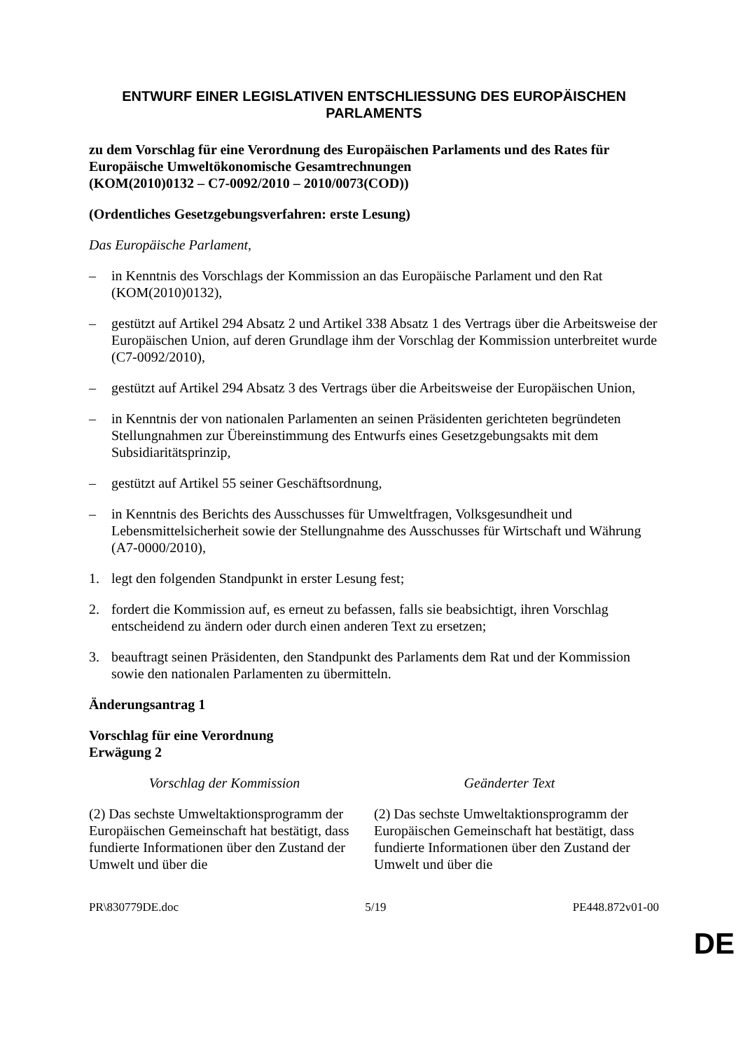ENTWURF EINER LEGISLATIVEN ENTSCHLIESSUNG DES EUROPÄISCHEN PARLAMENTS
zu dem Vorschlag für eine Verordnung des Europäischen Parlaments und des Rates für Europäische Umweltökonomische Gesamtrechnungen
(KOM(2010)0132 – C7-0092/2010 – 2010/0073(COD))
(Ordentliches Gesetzgebungsverfahren: erste Lesung)
Das Europäische Parlament,
– in Kenntnis des Vorschlags der Kommission an das Europäische Parlament und den Rat (KOM(2010)0132),
– gestützt auf Artikel 294 Absatz 2 und Artikel 338 Absatz 1 des Vertrags über die Arbeitsweise der Europäischen Union, auf deren Grundlage ihm der Vorschlag der Kommission unterbreitet wurde (C7-0092/2010),
– gestützt auf Artikel 294 Absatz 3 des Vertrags über die Arbeitsweise der Europäischen Union,
– in Kenntnis der von nationalen Parlamenten an seinen Präsidenten gerichteten begründeten Stellungnahmen zur Übereinstimmung des Entwurfs eines Gesetzgebungsakts mit dem Subsidiaritätsprinzip,
– gestützt auf Artikel 55 seiner Geschäftsordnung,
– in Kenntnis des Berichts des Ausschusses für Umweltfragen, Volksgesundheit und Lebensmittelsicherheit sowie der Stellungnahme des Ausschusses für Wirtschaft und Währung (A7-0000/2010),
1. legt den folgenden Standpunkt in erster Lesung fest;
2. fordert die Kommission auf, es erneut zu befassen, falls sie beabsichtigt, ihren Vorschlag entscheidend zu ändern oder durch einen anderen Text zu ersetzen;
3. beauftragt seinen Präsidenten, den Standpunkt des Parlaments dem Rat und der Kommission sowie den nationalen Parlamenten zu übermitteln.
Änderungsantrag 1
Vorschlag für eine Verordnung
Erwägung 2
| Vorschlag der Kommission | Geänderter Text |
| --- | --- |
| (2) Das sechste Umweltaktionsprogramm der Europäischen Gemeinschaft hat bestätigt, dass fundierte Informationen über den Zustand der Umwelt und über die | (2) Das sechste Umweltaktionsprogramm der Europäischen Gemeinschaft hat bestätigt, dass fundierte Informationen über den Zustand der Umwelt und über die |
PR\830779DE.doc 5/19 PE448.872v01-00
DE